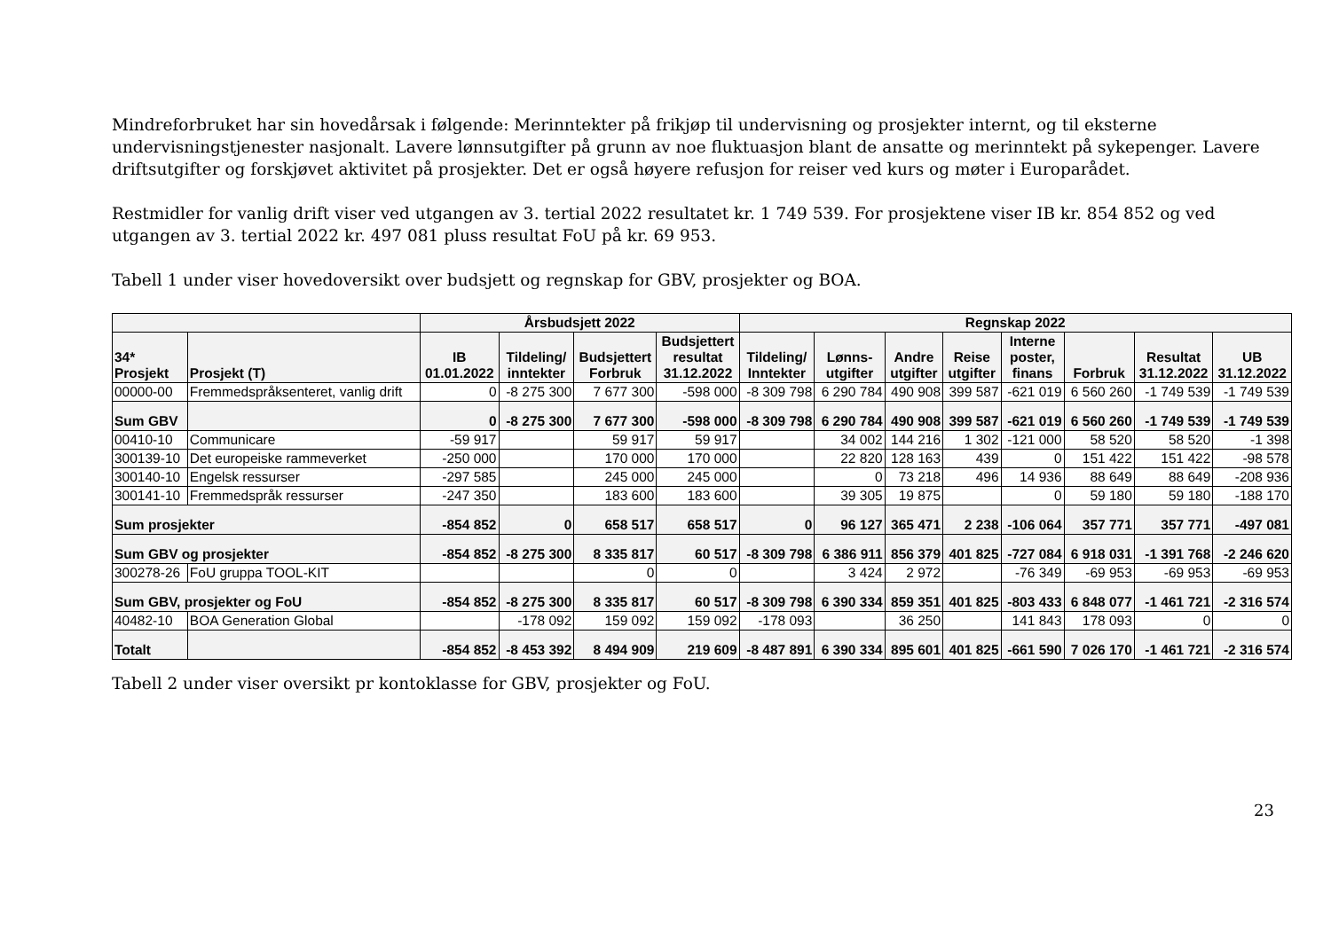Mindreforbruket har sin hovedårsak i følgende: Merinntekter på frikjøp til undervisning og prosjekter internt, og til eksterne undervisningstjenester nasjonalt. Lavere lønnsutgifter på grunn av noe fluktuasjon blant de ansatte og merinntekt på sykepenger. Lavere driftsutgifter og forskjøvet aktivitet på prosjekter. Det er også høyere refusjon for reiser ved kurs og møter i Europarådet.
Restmidler for vanlig drift viser ved utgangen av 3. tertial 2022 resultatet kr. 1 749 539. For prosjektene viser IB kr. 854 852 og ved utgangen av 3. tertial 2022 kr. 497 081 pluss resultat FoU på kr. 69 953.
Tabell 1 under viser hovedoversikt over budsjett og regnskap for GBV, prosjekter og BOA.
| | | Årsbudsjett 2022 | | | | Regnskap 2022 | | | | | | | |
| --- | --- | --- | --- | --- | --- | --- | --- | --- | --- | --- | --- | --- | --- |
| 34* Prosjekt | Prosjekt (T) | IB 01.01.2022 | Tildeling/ inntekter | Budsjettert Forbruk | Budsjettert resultat 31.12.2022 | Tildeling/ Inntekter | Lønns- utgifter | Andre utgifter | Reise utgifter | Interne poster, finans | Forbruk | Resultat 31.12.2022 | UB 31.12.2022 |
| 00000-00 | Fremmedspråksenteret, vanlig drift | 0 | -8 275 300 | 7 677 300 | -598 000 | -8 309 798 | 6 290 784 | 490 908 | 399 587 | -621 019 | 6 560 260 | -1 749 539 | -1 749 539 |
| Sum GBV | | 0 | -8 275 300 | 7 677 300 | -598 000 | -8 309 798 | 6 290 784 | 490 908 | 399 587 | -621 019 | 6 560 260 | -1 749 539 | -1 749 539 |
| 00410-10 | Communicare | -59 917 | | 59 917 | 59 917 | | 34 002 | 144 216 | 1 302 | -121 000 | 58 520 | 58 520 | -1 398 |
| 300139-10 | Det europeiske rammeverket | -250 000 | | 170 000 | 170 000 | | 22 820 | 128 163 | 439 | 0 | 151 422 | 151 422 | -98 578 |
| 300140-10 | Engelsk ressurser | -297 585 | | 245 000 | 245 000 | | 0 | 73 218 | 496 | 14 936 | 88 649 | 88 649 | -208 936 |
| 300141-10 | Fremmedspråk ressurser | -247 350 | | 183 600 | 183 600 | | 39 305 | 19 875 | | 0 | 59 180 | 59 180 | -188 170 |
| Sum prosjekter | | -854 852 | 0 | 658 517 | 658 517 | 0 | 96 127 | 365 471 | 2 238 | -106 064 | 357 771 | 357 771 | -497 081 |
| Sum GBV og prosjekter | | -854 852 | -8 275 300 | 8 335 817 | 60 517 | -8 309 798 | 6 386 911 | 856 379 | 401 825 | -727 084 | 6 918 031 | -1 391 768 | -2 246 620 |
| 300278-26 | FoU gruppa TOOL-KIT | | | 0 | 0 | | 3 424 | 2 972 | | -76 349 | -69 953 | -69 953 | -69 953 |
| Sum GBV, prosjekter og FoU | | -854 852 | -8 275 300 | 8 335 817 | 60 517 | -8 309 798 | 6 390 334 | 859 351 | 401 825 | -803 433 | 6 848 077 | -1 461 721 | -2 316 574 |
| 40482-10 | BOA Generation Global | | -178 092 | 159 092 | 159 092 | -178 093 | | 36 250 | | 141 843 | 178 093 | 0 | 0 |
| Totalt | | -854 852 | -8 453 392 | 8 494 909 | 219 609 | -8 487 891 | 6 390 334 | 895 601 | 401 825 | -661 590 | 7 026 170 | -1 461 721 | -2 316 574 |
Tabell 2 under viser oversikt pr kontoklasse for GBV, prosjekter og FoU.
23